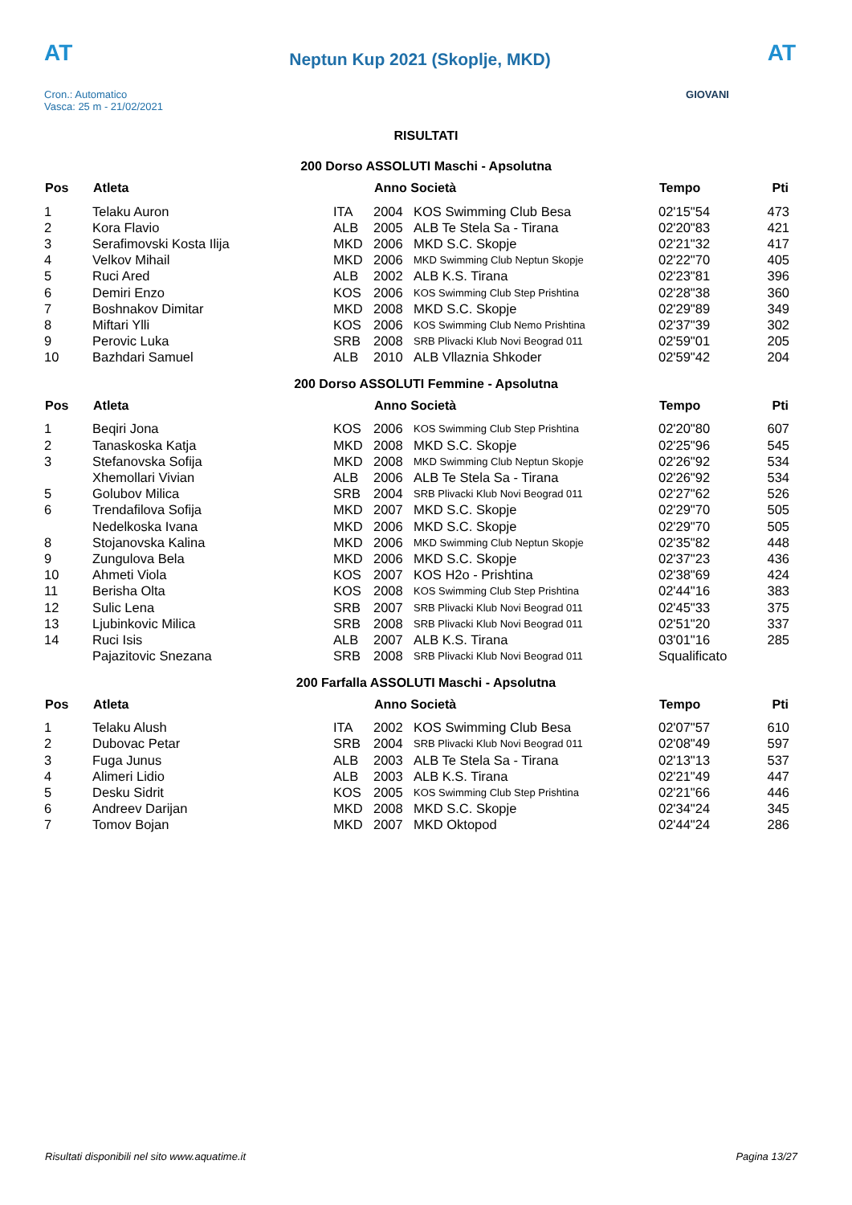AT
Cron.: Automatico
Vasca: 25 m - 21/02/2021
Neptun Kup 2021 (Skoplje, MKD)
AT
GIOVANI
RISULTATI
200 Dorso ASSOLUTI Maschi - Apsolutna
| Pos | Atleta | | Anno Società | | Tempo | Pti |
| --- | --- | --- | --- | --- | --- | --- |
| 1 | Telaku Auron | ITA | 2004 | KOS Swimming Club Besa | 02'15"54 | 473 |
| 2 | Kora Flavio | ALB | 2005 | ALB Te Stela Sa - Tirana | 02'20"83 | 421 |
| 3 | Serafimovski Kosta Ilija | MKD | 2006 | MKD S.C. Skopje | 02'21"32 | 417 |
| 4 | Velkov Mihail | MKD | 2006 | MKD Swimming Club Neptun Skopje | 02'22"70 | 405 |
| 5 | Ruci Ared | ALB | 2002 | ALB K.S. Tirana | 02'23"81 | 396 |
| 6 | Demiri Enzo | KOS | 2006 | KOS Swimming Club Step Prishtina | 02'28"38 | 360 |
| 7 | Boshnakov Dimitar | MKD | 2008 | MKD S.C. Skopje | 02'29"89 | 349 |
| 8 | Miftari Ylli | KOS | 2006 | KOS Swimming Club Nemo Prishtina | 02'37"39 | 302 |
| 9 | Perovic Luka | SRB | 2008 | SRB Plivacki Klub Novi Beograd 011 | 02'59"01 | 205 |
| 10 | Bazhdari Samuel | ALB | 2010 | ALB Vllaznia Shkoder | 02'59"42 | 204 |
200 Dorso ASSOLUTI Femmine - Apsolutna
| Pos | Atleta | | Anno Società | | Tempo | Pti |
| --- | --- | --- | --- | --- | --- | --- |
| 1 | Beqiri Jona | KOS | 2006 | KOS Swimming Club Step Prishtina | 02'20"80 | 607 |
| 2 | Tanaskoska Katja | MKD | 2008 | MKD S.C. Skopje | 02'25"96 | 545 |
| 3 | Stefanovska Sofija | MKD | 2008 | MKD Swimming Club Neptun Skopje | 02'26"92 | 534 |
| | Xhemollari Vivian | ALB | 2006 | ALB Te Stela Sa - Tirana | 02'26"92 | 534 |
| 5 | Golubov Milica | SRB | 2004 | SRB Plivacki Klub Novi Beograd 011 | 02'27"62 | 526 |
| 6 | Trendafilova Sofija | MKD | 2007 | MKD S.C. Skopje | 02'29"70 | 505 |
| | Nedelkoska Ivana | MKD | 2006 | MKD S.C. Skopje | 02'29"70 | 505 |
| 8 | Stojanovska Kalina | MKD | 2006 | MKD Swimming Club Neptun Skopje | 02'35"82 | 448 |
| 9 | Zungulova Bela | MKD | 2006 | MKD S.C. Skopje | 02'37"23 | 436 |
| 10 | Ahmeti Viola | KOS | 2007 | KOS H2o - Prishtina | 02'38"69 | 424 |
| 11 | Berisha Olta | KOS | 2008 | KOS Swimming Club Step Prishtina | 02'44"16 | 383 |
| 12 | Sulic Lena | SRB | 2007 | SRB Plivacki Klub Novi Beograd 011 | 02'45"33 | 375 |
| 13 | Ljubinkovic Milica | SRB | 2008 | SRB Plivacki Klub Novi Beograd 011 | 02'51"20 | 337 |
| 14 | Ruci Isis | ALB | 2007 | ALB K.S. Tirana | 03'01"16 | 285 |
| | Pajazitovic Snezana | SRB | 2008 | SRB Plivacki Klub Novi Beograd 011 | Squalificato | |
200 Farfalla ASSOLUTI Maschi - Apsolutna
| Pos | Atleta | | Anno Società | | Tempo | Pti |
| --- | --- | --- | --- | --- | --- | --- |
| 1 | Telaku Alush | ITA | 2002 | KOS Swimming Club Besa | 02'07"57 | 610 |
| 2 | Dubovac Petar | SRB | 2004 | SRB Plivacki Klub Novi Beograd 011 | 02'08"49 | 597 |
| 3 | Fuga Junus | ALB | 2003 | ALB Te Stela Sa - Tirana | 02'13"13 | 537 |
| 4 | Alimeri Lidio | ALB | 2003 | ALB K.S. Tirana | 02'21"49 | 447 |
| 5 | Desku Sidrit | KOS | 2005 | KOS Swimming Club Step Prishtina | 02'21"66 | 446 |
| 6 | Andreev Darijan | MKD | 2008 | MKD S.C. Skopje | 02'34"24 | 345 |
| 7 | Tomov Bojan | MKD | 2007 | MKD Oktopod | 02'44"24 | 286 |
Risultati disponibili nel sito www.aquatime.it Pagina 13/27